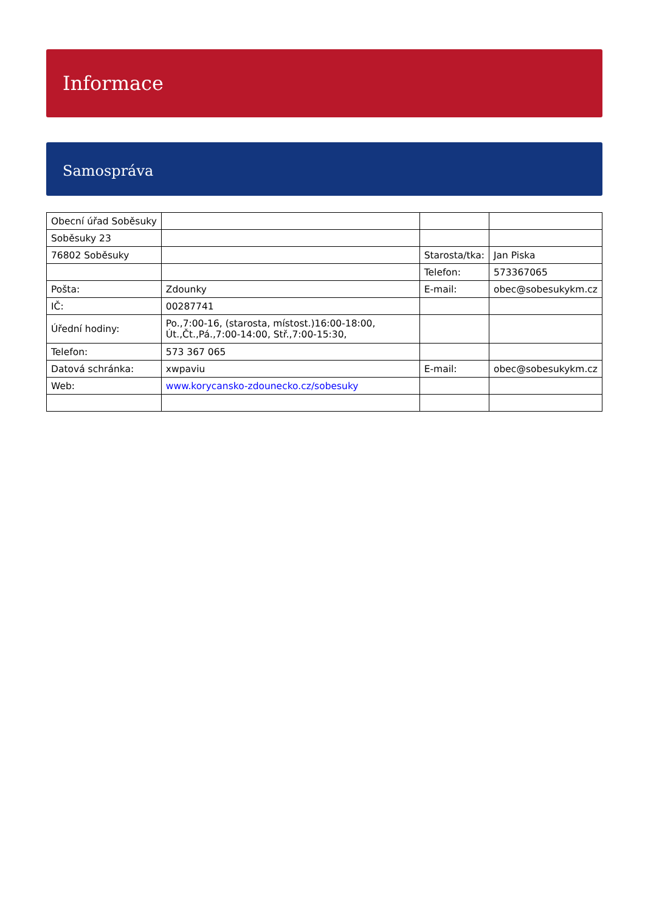Informace
Samospráva
| Obecní úřad Soběsuky | | | |
| Soběsuky 23 | | | |
| 76802 Soběsuky | | Starosta/tka: | Jan Piska |
| | | Telefon: | 573367065 |
| Pošta: | Zdounky | E-mail: | obec@sobesukykm.cz |
| IČ: | 00287741 | | |
| Úřední hodiny: | Po.,7:00-16, (starosta, místost.)16:00-18:00, Út.,Čt.,Pá.,7:00-14:00, Stř.,7:00-15:30, | | |
| Telefon: | 573 367 065 | | |
| Datová schránka: | xwpaviu | E-mail: | obec@sobesukykm.cz |
| Web: | www.korycansko-zdounecko.cz/sobesuky | | |